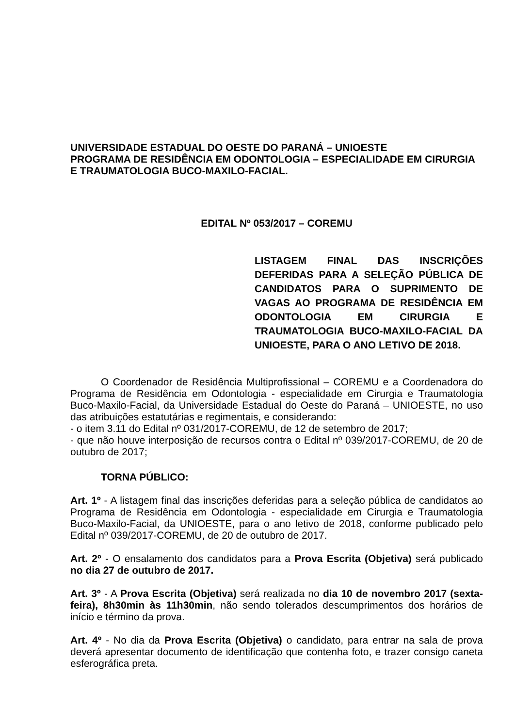UNIVERSIDADE ESTADUAL DO OESTE DO PARANÁ – UNIOESTE
PROGRAMA DE RESIDÊNCIA EM ODONTOLOGIA – ESPECIALIDADE EM CIRURGIA E TRAUMATOLOGIA BUCO-MAXILO-FACIAL.
EDITAL Nº 053/2017 – COREMU
LISTAGEM FINAL DAS INSCRIÇÕES DEFERIDAS PARA A SELEÇÃO PÚBLICA DE CANDIDATOS PARA O SUPRIMENTO DE VAGAS AO PROGRAMA DE RESIDÊNCIA EM ODONTOLOGIA EM CIRURGIA E TRAUMATOLOGIA BUCO-MAXILO-FACIAL DA UNIOESTE, PARA O ANO LETIVO DE 2018.
O Coordenador de Residência Multiprofissional – COREMU e a Coordenadora do Programa de Residência em Odontologia - especialidade em Cirurgia e Traumatologia Buco-Maxilo-Facial, da Universidade Estadual do Oeste do Paraná – UNIOESTE, no uso das atribuições estatutárias e regimentais, e considerando:
- o item 3.11 do Edital nº 031/2017-COREMU, de 12 de setembro de 2017;
- que não houve interposição de recursos contra o Edital nº 039/2017-COREMU, de 20 de outubro de 2017;
TORNA PÚBLICO:
Art. 1º - A listagem final das inscrições deferidas para a seleção pública de candidatos ao Programa de Residência em Odontologia - especialidade em Cirurgia e Traumatologia Buco-Maxilo-Facial, da UNIOESTE, para o ano letivo de 2018, conforme publicado pelo Edital nº 039/2017-COREMU, de 20 de outubro de 2017.
Art. 2º - O ensalamento dos candidatos para a Prova Escrita (Objetiva) será publicado no dia 27 de outubro de 2017.
Art. 3º - A Prova Escrita (Objetiva) será realizada no dia 10 de novembro 2017 (sexta-feira), 8h30min às 11h30min, não sendo tolerados descumprimentos dos horários de início e término da prova.
Art. 4º - No dia da Prova Escrita (Objetiva) o candidato, para entrar na sala de prova deverá apresentar documento de identificação que contenha foto, e trazer consigo caneta esferográfica preta.